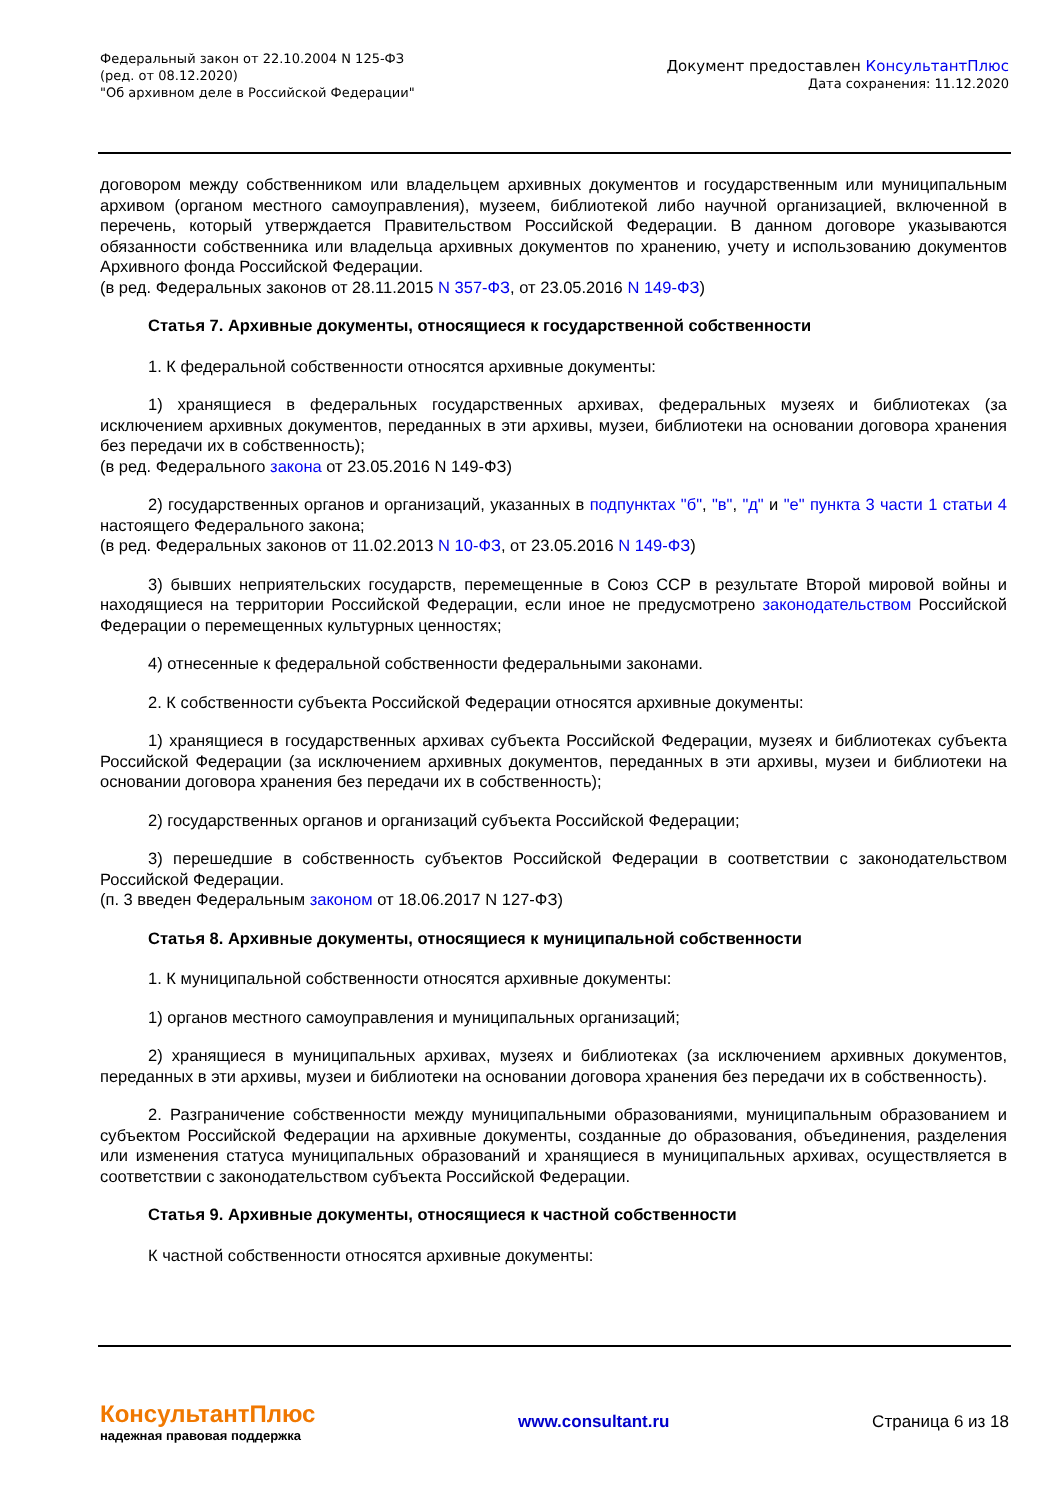Федеральный закон от 22.10.2004 N 125-ФЗ
(ред. от 08.12.2020)
"Об архивном деле в Российской Федерации"
Документ предоставлен КонсультантПлюс
Дата сохранения: 11.12.2020
договором между собственником или владельцем архивных документов и государственным или муниципальным архивом (органом местного самоуправления), музеем, библиотекой либо научной организацией, включенной в перечень, который утверждается Правительством Российской Федерации. В данном договоре указываются обязанности собственника или владельца архивных документов по хранению, учету и использованию документов Архивного фонда Российской Федерации.
(в ред. Федеральных законов от 28.11.2015 N 357-ФЗ, от 23.05.2016 N 149-ФЗ)
Статья 7. Архивные документы, относящиеся к государственной собственности
1. К федеральной собственности относятся архивные документы:
1) хранящиеся в федеральных государственных архивах, федеральных музеях и библиотеках (за исключением архивных документов, переданных в эти архивы, музеи, библиотеки на основании договора хранения без передачи их в собственность);
(в ред. Федерального закона от 23.05.2016 N 149-ФЗ)
2) государственных органов и организаций, указанных в подпунктах "б", "в", "д" и "е" пункта 3 части 1 статьи 4 настоящего Федерального закона;
(в ред. Федеральных законов от 11.02.2013 N 10-ФЗ, от 23.05.2016 N 149-ФЗ)
3) бывших неприятельских государств, перемещенные в Союз ССР в результате Второй мировой войны и находящиеся на территории Российской Федерации, если иное не предусмотрено законодательством Российской Федерации о перемещенных культурных ценностях;
4) отнесенные к федеральной собственности федеральными законами.
2. К собственности субъекта Российской Федерации относятся архивные документы:
1) хранящиеся в государственных архивах субъекта Российской Федерации, музеях и библиотеках субъекта Российской Федерации (за исключением архивных документов, переданных в эти архивы, музеи и библиотеки на основании договора хранения без передачи их в собственность);
2) государственных органов и организаций субъекта Российской Федерации;
3) перешедшие в собственность субъектов Российской Федерации в соответствии с законодательством Российской Федерации.
(п. 3 введен Федеральным законом от 18.06.2017 N 127-ФЗ)
Статья 8. Архивные документы, относящиеся к муниципальной собственности
1. К муниципальной собственности относятся архивные документы:
1) органов местного самоуправления и муниципальных организаций;
2) хранящиеся в муниципальных архивах, музеях и библиотеках (за исключением архивных документов, переданных в эти архивы, музеи и библиотеки на основании договора хранения без передачи их в собственность).
2. Разграничение собственности между муниципальными образованиями, муниципальным образованием и субъектом Российской Федерации на архивные документы, созданные до образования, объединения, разделения или изменения статуса муниципальных образований и хранящиеся в муниципальных архивах, осуществляется в соответствии с законодательством субъекта Российской Федерации.
Статья 9. Архивные документы, относящиеся к частной собственности
К частной собственности относятся архивные документы:
КонсультантПлюс
надежная правовая поддержка
www.consultant.ru Страница 6 из 18